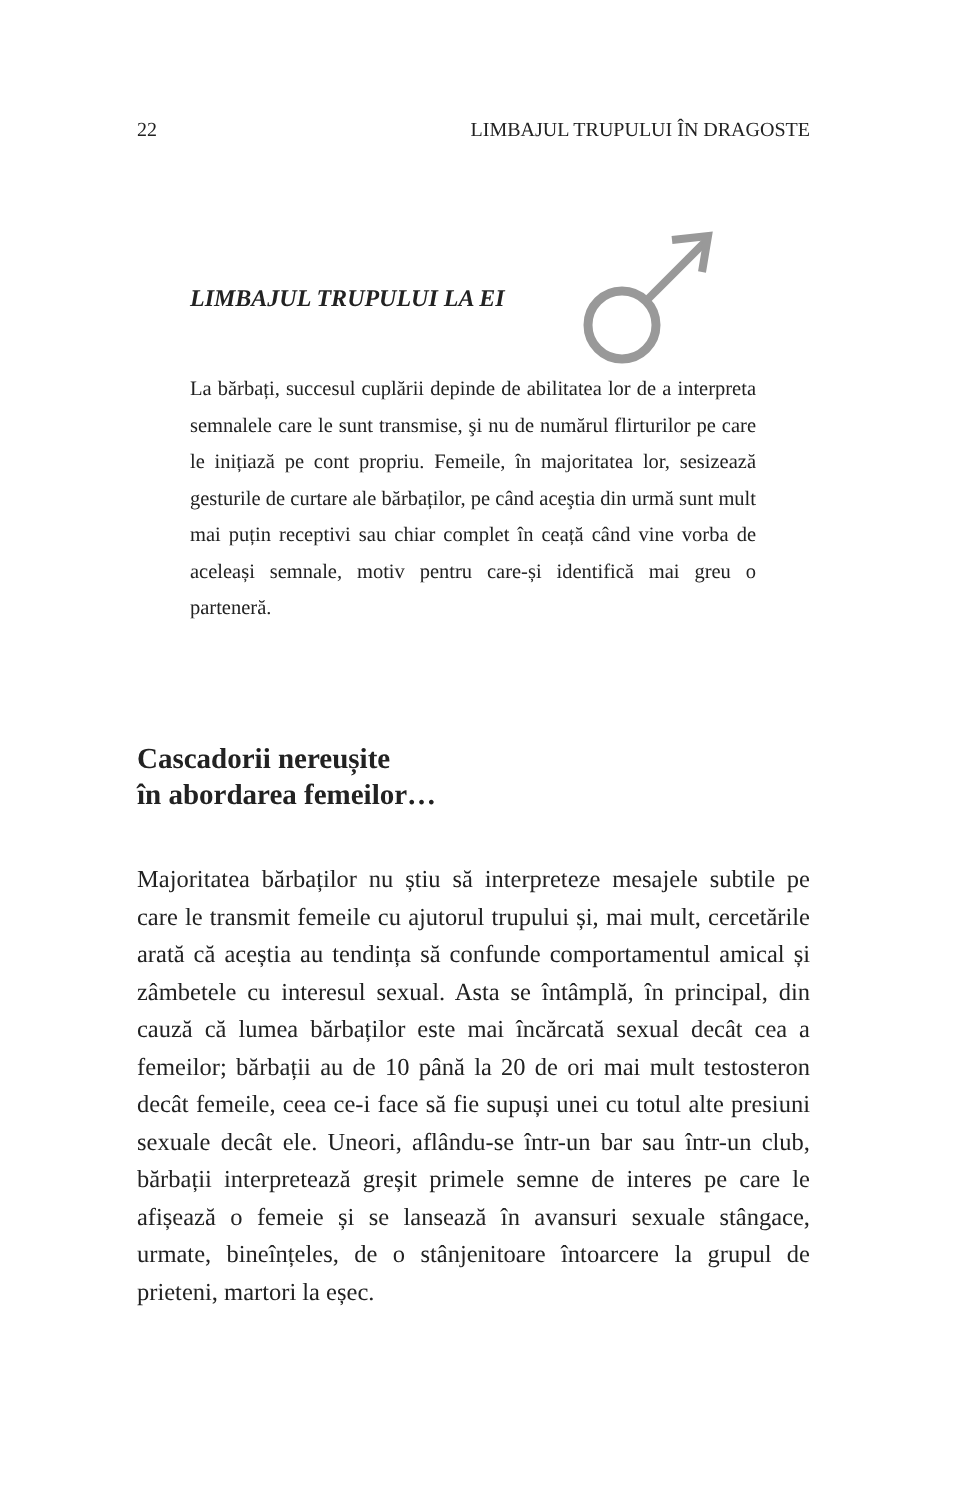22 LIMBAJUL TRUPULUI ÎN DRAGOSTE
LIMBAJUL TRUPULUI LA EI
La bărbați, succesul cuplării depinde de abilitatea lor de a interpreta semnalele care le sunt transmise, şi nu de numărul flirturilor pe care le inițiază pe cont propriu. Femeile, în majoritatea lor, sesizează gesturile de curtare ale bărbaților, pe când aceştia din urmă sunt mult mai puțin receptivi sau chiar complet în ceață când vine vorba de aceleași semnale, motiv pentru care-și identifică mai greu o parteneră.
Cascadorii nereușite
în abordarea femeilor…
Majoritatea bărbaților nu știu să interpreteze mesajele subtile pe care le transmit femeile cu ajutorul trupului și, mai mult, cercetările arată că aceștia au tendința să confunde comportamentul amical și zâmbetele cu interesul sexual. Asta se întâmplă, în principal, din cauză că lumea bărbaților este mai încărcată sexual decât cea a femeilor; bărbații au de 10 până la 20 de ori mai mult testosteron decât femeile, ceea ce-i face să fie supuși unei cu totul alte presiuni sexuale decât ele. Uneori, aflându-se într-un bar sau într-un club, bărbații interpretează greșit primele semne de interes pe care le afișează o femeie și se lansează în avansuri sexuale stângace, urmate, bineînțeles, de o stânjenitoare întoarcere la grupul de prieteni, martori la eșec.